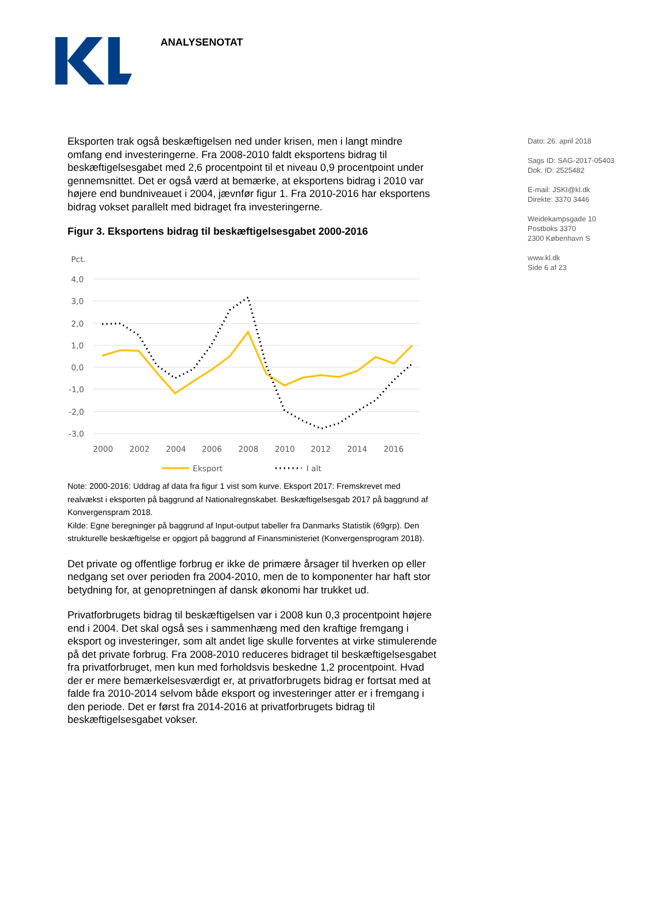ANALYSENOTAT
Dato: 26. april 2018
Sags ID: SAG-2017-05403
Dok. ID: 2525482
E-mail: JSKI@kl.dk
Direkte: 3370 3446
Weidekampsgade 10
Postboks 3370
2300 København S
www.kl.dk
Side 6 af 23
Eksporten trak også beskæftigelsen ned under krisen, men i langt mindre omfang end investeringerne. Fra 2008-2010 faldt eksportens bidrag til beskæftigelsesgabet med 2,6 procentpoint til et niveau 0,9 procentpoint under gennemsnittet. Det er også værd at bemærke, at eksportens bidrag i 2010 var højere end bundniveauet i 2004, jævnfør figur 1. Fra 2010-2016 har eksportens bidrag vokset parallelt med bidraget fra investeringerne.
Figur 3. Eksportens bidrag til beskæftigelsesgabet 2000-2016
Pct.
4,0
3,0
2,0
1,0
0,0
-1,0
-2,0
-3,0
2000
2002
2004
2006
2008
2010
2012
2014
2016
Eksport
I alt
Note: 2000-2016: Uddrag af data fra figur 1 vist som kurve. Eksport 2017: Fremskrevet med realvækst i eksporten på baggrund af Nationalregnskabet. Beskæftigelsesgab 2017 på baggrund af Konvergenspram 2018.
Kilde: Egne beregninger på baggrund af Input-output tabeller fra Danmarks Statistik (69grp). Den strukturelle beskæftigelse er opgjort på baggrund af Finansministeriet (Konvergensprogram 2018).
Det private og offentlige forbrug er ikke de primære årsager til hverken op eller nedgang set over perioden fra 2004-2010, men de to komponenter har haft stor betydning for, at genopretningen af dansk økonomi har trukket ud.
Privatforbrugets bidrag til beskæftigelsen var i 2008 kun 0,3 procentpoint højere end i 2004. Det skal også ses i sammenhæng med den kraftige fremgang i eksport og investeringer, som alt andet lige skulle forventes at virke stimulerende på det private forbrug. Fra 2008-2010 reduceres bidraget til beskæftigelsesgabet fra privatforbruget, men kun med forholdsvis beskedne 1,2 procentpoint. Hvad der er mere bemærkelsesværdigt er, at privatforbrugets bidrag er fortsat med at falde fra 2010-2014 selvom både eksport og investeringer atter er i fremgang i den periode. Det er først fra 2014-2016 at privatforbrugets bidrag til beskæftigelsesgabet vokser.